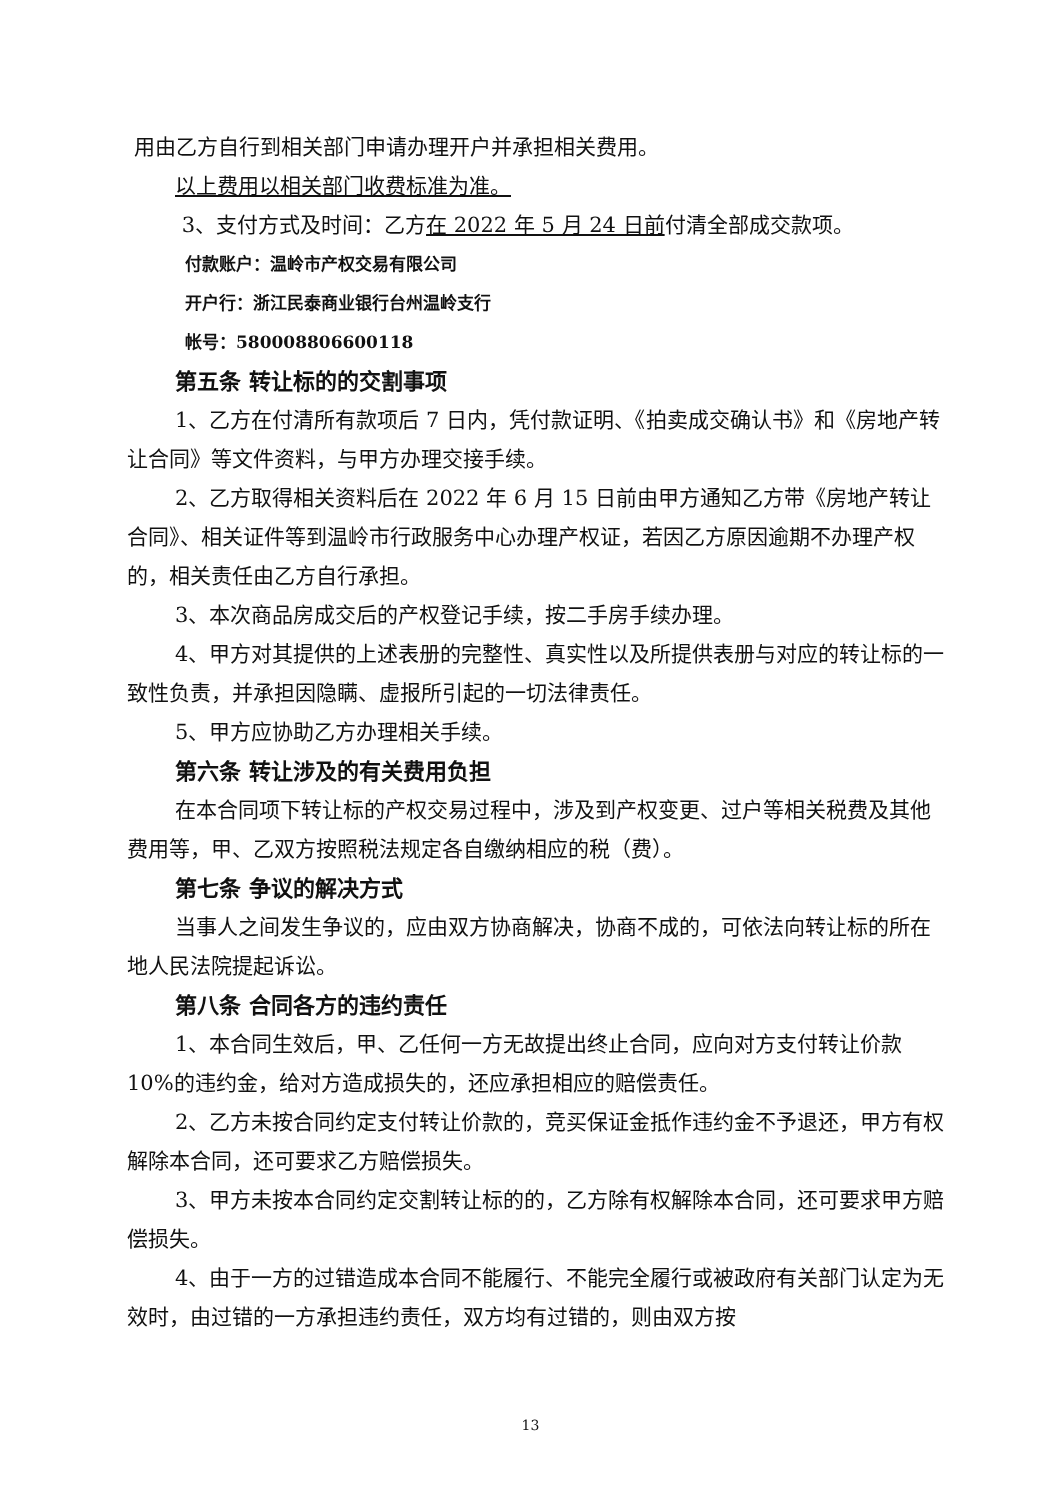用由乙方自行到相关部门申请办理开户并承担相关费用。
以上费用以相关部门收费标准为准。
3、支付方式及时间：乙方在 2022 年 5 月 24 日前付清全部成交款项。
付款账户：温岭市产权交易有限公司
开户行：浙江民泰商业银行台州温岭支行
帐号：580008806600118
第五条 转让标的的交割事项
1、乙方在付清所有款项后 7 日内，凭付款证明、《拍卖成交确认书》和《房地产转让合同》等文件资料，与甲方办理交接手续。
2、乙方取得相关资料后在 2022 年 6 月 15 日前由甲方通知乙方带《房地产转让合同》、相关证件等到温岭市行政服务中心办理产权证，若因乙方原因逾期不办理产权的，相关责任由乙方自行承担。
3、本次商品房成交后的产权登记手续，按二手房手续办理。
4、甲方对其提供的上述表册的完整性、真实性以及所提供表册与对应的转让标的一致性负责，并承担因隐瞒、虚报所引起的一切法律责任。
5、甲方应协助乙方办理相关手续。
第六条 转让涉及的有关费用负担
在本合同项下转让标的产权交易过程中，涉及到产权变更、过户等相关税费及其他费用等，甲、乙双方按照税法规定各自缴纳相应的税（费）。
第七条 争议的解决方式
当事人之间发生争议的，应由双方协商解决，协商不成的，可依法向转让标的所在地人民法院提起诉讼。
第八条 合同各方的违约责任
1、本合同生效后，甲、乙任何一方无故提出终止合同，应向对方支付转让价款 10%的违约金，给对方造成损失的，还应承担相应的赔偿责任。
2、乙方未按合同约定支付转让价款的，竞买保证金抵作违约金不予退还，甲方有权解除本合同，还可要求乙方赔偿损失。
3、甲方未按本合同约定交割转让标的的，乙方除有权解除本合同，还可要求甲方赔偿损失。
4、由于一方的过错造成本合同不能履行、不能完全履行或被政府有关部门认定为无效时，由过错的一方承担违约责任，双方均有过错的，则由双方按
13